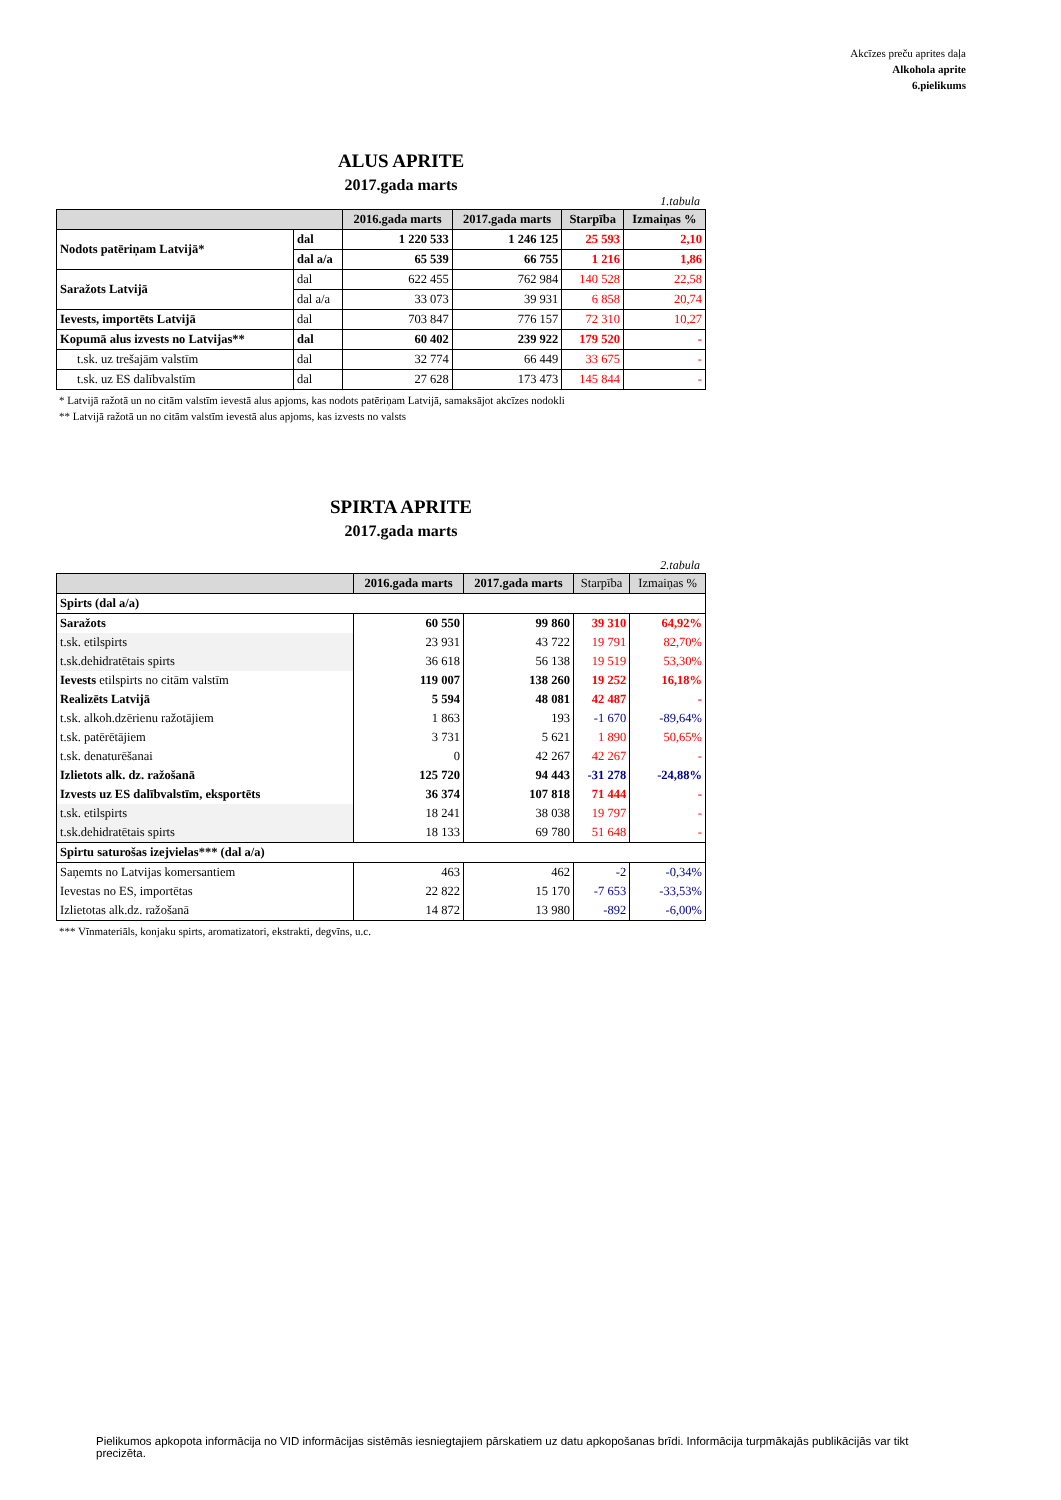Akcīzes preču aprites daļa
Alkoholа aprite
6.pielikums
ALUS APRITE
2017.gada marts
1.tabula
| | | 2016.gada marts | 2017.gada marts | Starpība | Izmaiņas % |
| --- | --- | --- | --- | --- | --- |
| Nodots patēriņam Latvijā* | dal | 1 220 533 | 1 246 125 | 25 593 | 2,10 |
| | dal a/a | 65 539 | 66 755 | 1 216 | 1,86 |
| Saražots Latvijā | dal | 622 455 | 762 984 | 140 528 | 22,58 |
| | dal a/a | 33 073 | 39 931 | 6 858 | 20,74 |
| Ievests, importēts Latvijā | dal | 703 847 | 776 157 | 72 310 | 10,27 |
| Kopumā alus izvests no Latvijas** | dal | 60 402 | 239 922 | 179 520 | - |
| t.sk. uz trešajām valstīm | dal | 32 774 | 66 449 | 33 675 | - |
| t.sk. uz ES dalībvalstīm | dal | 27 628 | 173 473 | 145 844 | - |
* Latvijā ražotā un no citām valstīm ievestā alus apjoms, kas nodots patēriņam Latvijā, samaksājot akcīzes nodokli
** Latvijā ražotā un no citām valstīm ievestā alus apjoms, kas izvests no valsts
SPIRTA APRITE
2017.gada marts
2.tabula
| | 2016.gada marts | 2017.gada marts | Starpība | Izmaiņas % |
| --- | --- | --- | --- | --- |
| Spirts (dal a/a) | | | | |
| Saražots | 60 550 | 99 860 | 39 310 | 64,92% |
| t.sk. etilspirts | 23 931 | 43 722 | 19 791 | 82,70% |
| t.sk.dehidratētais spirts | 36 618 | 56 138 | 19 519 | 53,30% |
| Ievests etilspirts no citām valstīm | 119 007 | 138 260 | 19 252 | 16,18% |
| Realizēts Latvijā | 5 594 | 48 081 | 42 487 | - |
| t.sk. alkoh.dzērienu ražotājiem | 1 863 | 193 | -1 670 | -89,64% |
| t.sk. patērētājiem | 3 731 | 5 621 | 1 890 | 50,65% |
| t.sk. denaturēšanai | 0 | 42 267 | 42 267 | - |
| Izlietots alk. dz. ražošanā | 125 720 | 94 443 | -31 278 | -24,88% |
| Izvests uz ES dalībvalstīm, eksportēts | 36 374 | 107 818 | 71 444 | - |
| t.sk. etilspirts | 18 241 | 38 038 | 19 797 | - |
| t.sk.dehidratētais spirts | 18 133 | 69 780 | 51 648 | - |
| Spirtu saturošas izejvielas*** (dal a/a) | | | | |
| Saņemts no Latvijas komersantiem | 463 | 462 | -2 | -0,34% |
| Ievestas no ES, importētas | 22 822 | 15 170 | -7 653 | -33,53% |
| Izlietotas alk.dz. ražošanā | 14 872 | 13 980 | -892 | -6,00% |
*** Vīnmateriāls, konjaku spirts, aromatizatori, ekstrakti, degvīns, u.c.
Pielikumos apkopota informācija no VID informācijas sistēmās iesniegtajiem pārskatiem uz datu apkopošanas brīdi. Informācija turpmākajās publikācijās var tikt precizēta.